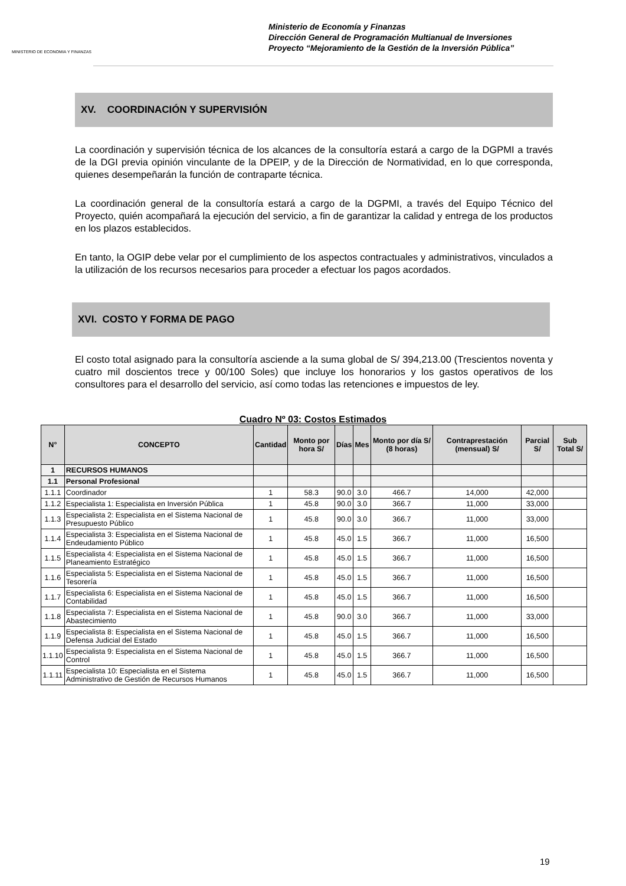MINISTERIO DE ECONOMIA Y FINANZAS
Ministerio de Economía y Finanzas
Dirección General de Programación Multianual de Inversiones
Proyecto “Mejoramiento de la Gestión de la Inversión Pública”
XV. COORDINACIÓN Y SUPERVISIÓN
La coordinación y supervisión técnica de los alcances de la consultoría estará a cargo de la DGPMI a través de la DGI previa opinión vinculante de la DPEIP, y de la Dirección de Normatividad, en lo que corresponda, quienes desempeñarán la función de contraparte técnica.
La coordinación general de la consultoría estará a cargo de la DGPMI, a través del Equipo Técnico del Proyecto, quién acompañará la ejecución del servicio, a fin de garantizar la calidad y entrega de los productos en los plazos establecidos.
En tanto, la OGIP debe velar por el cumplimiento de los aspectos contractuales y administrativos, vinculados a la utilización de los recursos necesarios para proceder a efectuar los pagos acordados.
XVI. COSTO Y FORMA DE PAGO
El costo total asignado para la consultoría asciende a la suma global de S/ 394,213.00 (Trescientos noventa y cuatro mil doscientos trece y 00/100 Soles) que incluye los honorarios y los gastos operativos de los consultores para el desarrollo del servicio, así como todas las retenciones e impuestos de ley.
Cuadro Nº 03: Costos Estimados
| N° | CONCEPTO | Cantidad | Monto por hora S/ | Días | Mes | Monto por día S/ (8 horas) | Contraprestación (mensual) S/ | Parcial S/ | Sub Total S/ |
| --- | --- | --- | --- | --- | --- | --- | --- | --- | --- |
| 1 | RECURSOS HUMANOS | | | | | | | | |
| 1.1 | Personal Profesional | | | | | | | | |
| 1.1.1 | Coordinador | 1 | 58.3 | 90.0 | 3.0 | 466.7 | 14,000 | 42,000 | |
| 1.1.2 | Especialista 1: Especialista en Inversión Pública | 1 | 45.8 | 90.0 | 3.0 | 366.7 | 11,000 | 33,000 | |
| 1.1.3 | Especialista 2: Especialista en el Sistema Nacional de Presupuesto Público | 1 | 45.8 | 90.0 | 3.0 | 366.7 | 11,000 | 33,000 | |
| 1.1.4 | Especialista 3: Especialista en el Sistema Nacional de Endeudamiento Público | 1 | 45.8 | 45.0 | 1.5 | 366.7 | 11,000 | 16,500 | |
| 1.1.5 | Especialista 4: Especialista en el Sistema Nacional de Planeamiento Estratégico | 1 | 45.8 | 45.0 | 1.5 | 366.7 | 11,000 | 16,500 | |
| 1.1.6 | Especialista 5: Especialista en el Sistema Nacional de Tesorería | 1 | 45.8 | 45.0 | 1.5 | 366.7 | 11,000 | 16,500 | |
| 1.1.7 | Especialista 6: Especialista en el Sistema Nacional de Contabilidad | 1 | 45.8 | 45.0 | 1.5 | 366.7 | 11,000 | 16,500 | |
| 1.1.8 | Especialista 7: Especialista en el Sistema Nacional de Abastecimiento | 1 | 45.8 | 90.0 | 3.0 | 366.7 | 11,000 | 33,000 | |
| 1.1.9 | Especialista 8: Especialista en el Sistema Nacional de Defensa Judicial del Estado | 1 | 45.8 | 45.0 | 1.5 | 366.7 | 11,000 | 16,500 | |
| 1.1.10 | Especialista 9: Especialista en el Sistema Nacional de Control | 1 | 45.8 | 45.0 | 1.5 | 366.7 | 11,000 | 16,500 | |
| 1.1.11 | Especialista 10: Especialista en el Sistema Administrativo de Gestión de Recursos Humanos | 1 | 45.8 | 45.0 | 1.5 | 366.7 | 11,000 | 16,500 | |
19